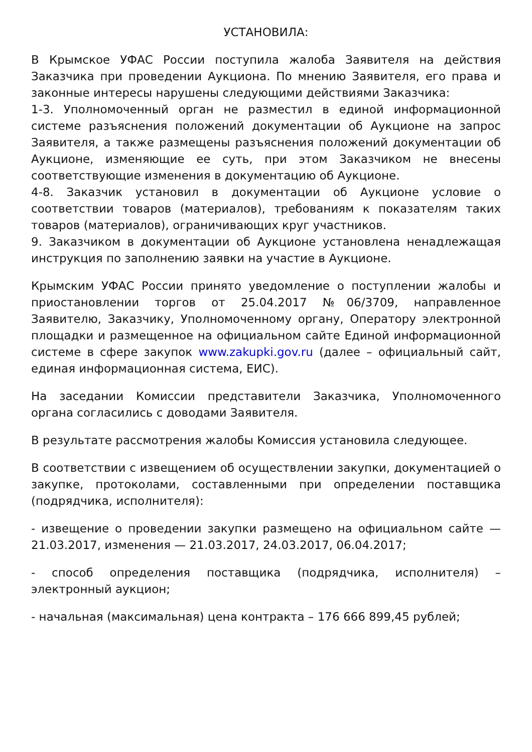УСТАНОВИЛА:
В Крымское УФАС России поступила жалоба Заявителя на действия Заказчика при проведении Аукциона. По мнению Заявителя, его права и законные интересы нарушены следующими действиями Заказчика:
1-3. Уполномоченный орган не разместил в единой информационной системе разъяснения положений документации об Аукционе на запрос Заявителя, а также размещены разъяснения положений документации об Аукционе, изменяющие ее суть, при этом Заказчиком не внесены соответствующие изменения в документацию об Аукционе.
4-8. Заказчик установил в документации об Аукционе условие о соответствии товаров (материалов), требованиям к показателям таких товаров (материалов), ограничивающих круг участников.
9. Заказчиком в документации об Аукционе установлена ненадлежащая инструкция по заполнению заявки на участие в Аукционе.
Крымским УФАС России принято уведомление о поступлении жалобы и приостановлении торгов от 25.04.2017 №06/3709, направленное Заявителю, Заказчику, Уполномоченному органу, Оператору электронной площадки и размещенное на официальном сайте Единой информационной системе в сфере закупок www.zakupki.gov.ru (далее – официальный сайт, единая информационная система, ЕИС).
На заседании Комиссии представители Заказчика, Уполномоченного органа согласились с доводами Заявителя.
В результате рассмотрения жалобы Комиссия установила следующее.
В соответствии с извещением об осуществлении закупки, документацией о закупке, протоколами, составленными при определении поставщика (подрядчика, исполнителя):
- извещение о проведении закупки размещено на официальном сайте — 21.03.2017, изменения — 21.03.2017, 24.03.2017, 06.04.2017;
- способ определения поставщика (подрядчика, исполнителя) – электронный аукцион;
- начальная (максимальная) цена контракта – 176 666 899,45 рублей;